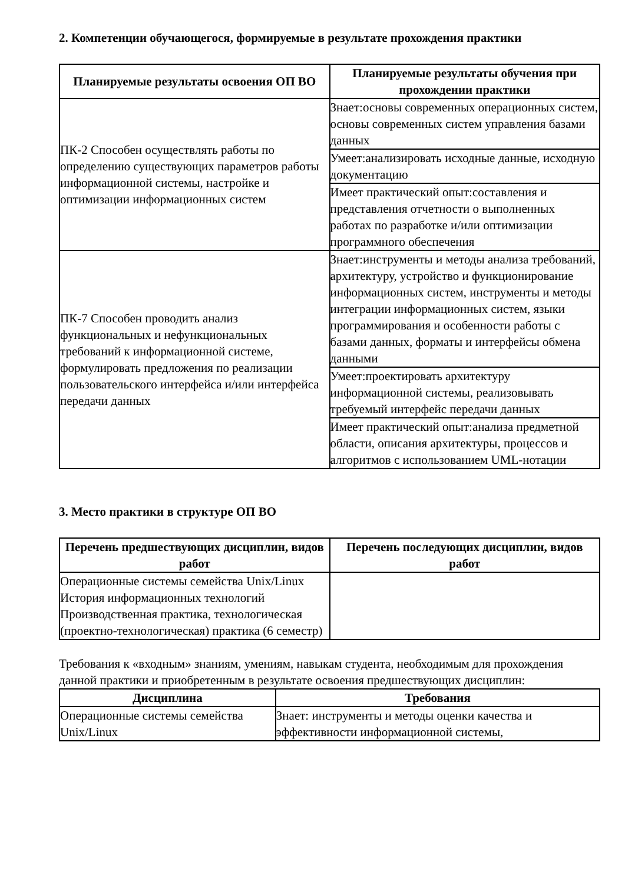2. Компетенции обучающегося, формируемые в результате прохождения практики
| Планируемые результаты освоения ОП ВО | Планируемые результаты обучения при прохождении практики |
| --- | --- |
| ПК-2 Способен осуществлять работы по определению существующих параметров работы информационной системы, настройке и оптимизации информационных систем | Знает:основы современных операционных систем, основы современных систем управления базами данных |
| | Умеет:анализировать исходные данные, исходную документацию |
| | Имеет практический опыт:составления и представления отчетности о выполненных работах по разработке и/или оптимизации программного обеспечения |
| ПК-7 Способен проводить анализ функциональных и нефункциональных требований к информационной системе, формулировать предложения по реализации пользовательского интерфейса и/или интерфейса передачи данных | Знает:инструменты и методы анализа требований, архитектуру, устройство и функционирование информационных систем, инструменты и методы интеграции информационных систем, языки программирования и особенности работы с базами данных, форматы и интерфейсы обмена данными |
| | Умеет:проектировать архитектуру информационной системы, реализовывать требуемый интерфейс передачи данных |
| | Имеет практический опыт:анализа предметной области, описания архитектуры, процессов и алгоритмов с использованием UML-нотации |
3. Место практики в структуре ОП ВО
| Перечень предшествующих дисциплин, видов работ | Перечень последующих дисциплин, видов работ |
| --- | --- |
| Операционные системы семейства Unix/Linux История информационных технологий Производственная практика, технологическая (проектно-технологическая) практика (6 семестр) | |
Требования к «входным» знаниям, умениям, навыкам студента, необходимым для прохождения данной практики и приобретенным в результате освоения предшествующих дисциплин:
| Дисциплина | Требования |
| --- | --- |
| Операционные системы семейства Unix/Linux | Знает: инструменты и методы оценки качества и эффективности информационной системы, |